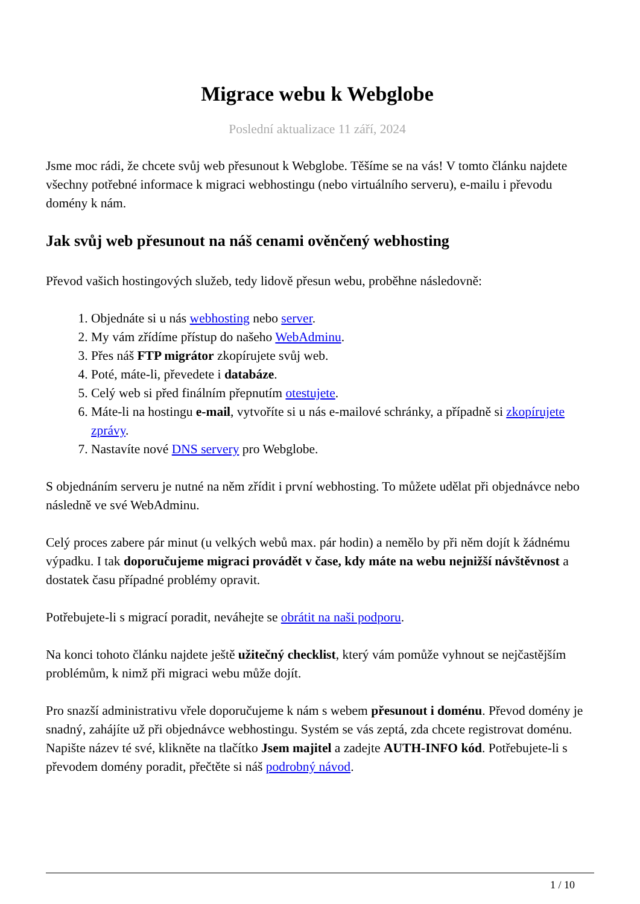Migrace webu k Webglobe
Poslední aktualizace 11 září, 2024
Jsme moc rádi, že chcete svůj web přesunout k Webglobe. Těšíme se na vás! V tomto článku najdete všechny potřebné informace k migraci webhostingu (nebo virtuálního serveru), e-mailu i převodu domény k nám.
Jak svůj web přesunout na náš cenami ověnčený webhosting
Převod vašich hostingových služeb, tedy lidově přesun webu, proběhne následovně:
1. Objednáte si u nás webhosting nebo server.
2. My vám zřídíme přístup do našeho WebAdminu.
3. Přes náš FTP migrátor zkopírujete svůj web.
4. Poté, máte-li, převedete i databáze.
5. Celý web si před finálním přepnutím otestujete.
6. Máte-li na hostingu e-mail, vytvoříte si u nás e-mailové schránky, a případně si zkopírujete zprávy.
7. Nastavíte nové DNS servery pro Webglobe.
S objednáním serveru je nutné na něm zřídit i první webhosting. To můžete udělat při objednávce nebo následně ve své WebAdminu.
Celý proces zabere pár minut (u velkých webů max. pár hodin) a nemělo by při něm dojít k žádnému výpadku. I tak doporučujeme migraci provádět v čase, kdy máte na webu nejnižší návštěvnost a dostatek času případné problémy opravit.
Potřebujete-li s migrací poradit, neváhejte se obrátit na naši podporu.
Na konci tohoto článku najdete ještě užitečný checklist, který vám pomůže vyhnout se nejčastějším problémům, k nimž při migraci webu může dojít.
Pro snazší administrativu vřele doporučujeme k nám s webem přesunout i doménu. Převod domény je snadný, zahájíte už při objednávce webhostingu. Systém se vás zeptá, zda chcete registrovat doménu. Napište název té své, klikněte na tlačítko Jsem majitel a zadejte AUTH-INFO kód. Potřebujete-li s převodem domény poradit, přečtěte si náš podrobný návod.
1 / 10